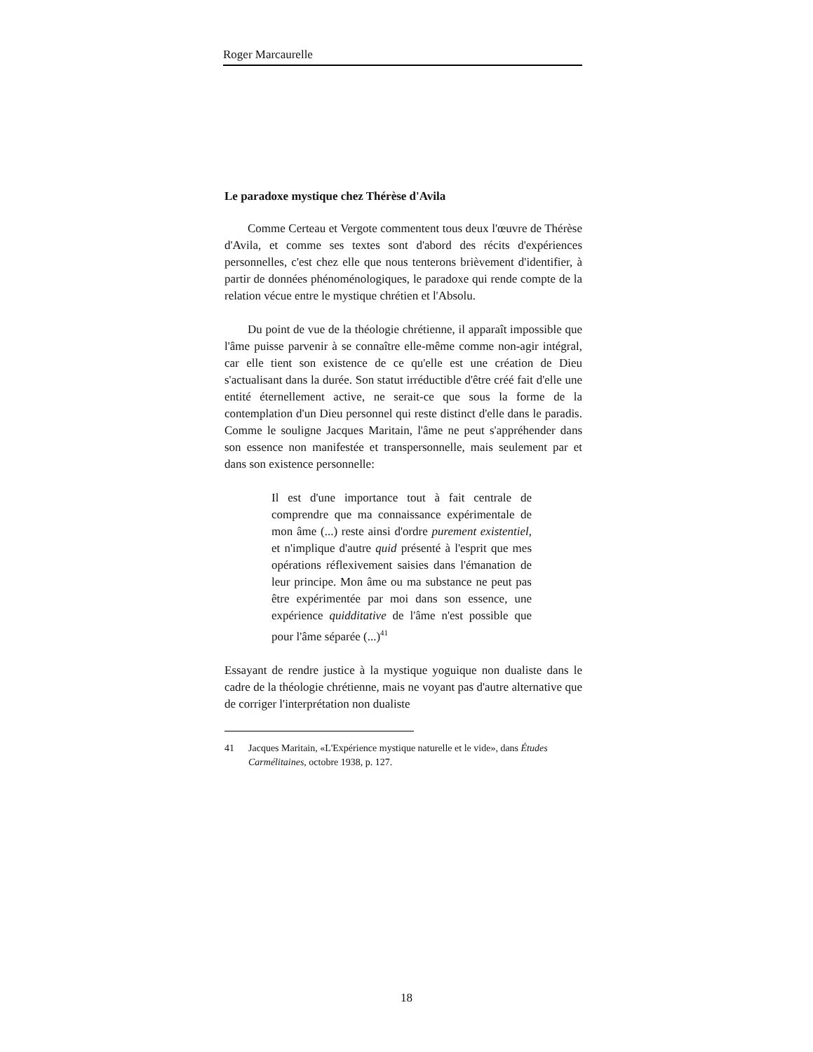Roger Marcaurelle
Le paradoxe mystique chez Thérèse d'Avila
Comme Certeau et Vergote commentent tous deux l'œuvre de Thérèse d'Avila, et comme ses textes sont d'abord des récits d'expériences personnelles, c'est chez elle que nous tenterons brièvement d'identifier, à partir de données phénoménologiques, le paradoxe qui rende compte de la relation vécue entre le mystique chrétien et l'Absolu.
Du point de vue de la théologie chrétienne, il apparaît impossible que l'âme puisse parvenir à se connaître elle-même comme non-agir intégral, car elle tient son existence de ce qu'elle est une création de Dieu s'actualisant dans la durée. Son statut irréductible d'être créé fait d'elle une entité éternellement active, ne serait-ce que sous la forme de la contemplation d'un Dieu personnel qui reste distinct d'elle dans le paradis. Comme le souligne Jacques Maritain, l'âme ne peut s'appréhender dans son essence non manifestée et transpersonnelle, mais seulement par et dans son existence personnelle:
Il est d'une importance tout à fait centrale de comprendre que ma connaissance expérimentale de mon âme (...) reste ainsi d'ordre purement existentiel, et n'implique d'autre quid présenté à l'esprit que mes opérations réflexivement saisies dans l'émanation de leur principe. Mon âme ou ma substance ne peut pas être expérimentée par moi dans son essence, une expérience quidditative de l'âme n'est possible que pour l'âme séparée (...)<sup>41</sup>
Essayant de rendre justice à la mystique yoguique non dualiste dans le cadre de la théologie chrétienne, mais ne voyant pas d'autre alternative que de corriger l'interprétation non dualiste
41 Jacques Maritain, «L'Expérience mystique naturelle et le vide», dans Études Carmélitaines, octobre 1938, p. 127.
18